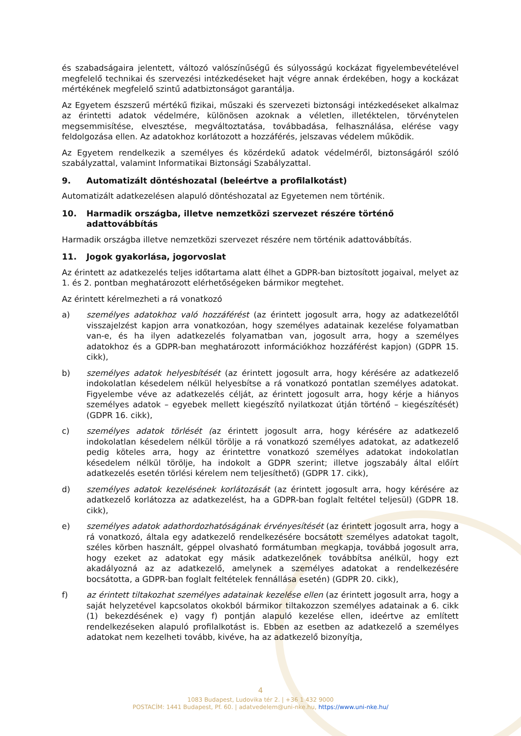és szabadságaira jelentett, változó valószínűségű és súlyosságú kockázat figyelembevételével megfelelő technikai és szervezési intézkedéseket hajt végre annak érdekében, hogy a kockázat mértékének megfelelő szintű adatbiztonságot garantálja.
Az Egyetem észszerű mértékű fizikai, műszaki és szervezeti biztonsági intézkedéseket alkalmaz az érintetti adatok védelmére, különösen azoknak a véletlen, illetéktelen, törvénytelen megsemmisítése, elvesztése, megváltoztatása, továbbadása, felhasználása, elérése vagy feldolgozása ellen. Az adatokhoz korlátozott a hozzáférés, jelszavas védelem működik.
Az Egyetem rendelkezik a személyes és közérdekű adatok védelméről, biztonságáról szóló szabályzattal, valamint Informatikai Biztonsági Szabályzattal.
9. Automatizált döntéshozatal (beleértve a profilalkotást)
Automatizált adatkezelésen alapuló döntéshozatal az Egyetemen nem történik.
10. Harmadik országba, illetve nemzetközi szervezet részére történő adattovábbítás
Harmadik országba illetve nemzetközi szervezet részére nem történik adattovábbítás.
11. Jogok gyakorlása, jogorvoslat
Az érintett az adatkezelés teljes időtartama alatt élhet a GDPR-ban biztosított jogaival, melyet az 1. és 2. pontban meghatározott elérhetőségeken bármikor megtehet.
Az érintett kérelmezheti a rá vonatkozó
a) személyes adatokhoz való hozzáférést (az érintett jogosult arra, hogy az adatkezelőtől visszajelzést kapjon arra vonatkozóan, hogy személyes adatainak kezelése folyamatban van-e, és ha ilyen adatkezelés folyamatban van, jogosult arra, hogy a személyes adatokhoz és a GDPR-ban meghatározott információkhoz hozzáférést kapjon) (GDPR 15. cikk),
b) személyes adatok helyesbítését (az érintett jogosult arra, hogy kérésére az adatkezelő indokolatlan késedelem nélkül helyesbítse a rá vonatkozó pontatlan személyes adatokat. Figyelembe véve az adatkezelés célját, az érintett jogosult arra, hogy kérje a hiányos személyes adatok – egyebek mellett kiegészítő nyilatkozat útján történő – kiegészítését) (GDPR 16. cikk),
c) személyes adatok törlését (az érintett jogosult arra, hogy kérésére az adatkezelő indokolatlan késedelem nélkül törölje a rá vonatkozó személyes adatokat, az adatkezelő pedig köteles arra, hogy az érintettre vonatkozó személyes adatokat indokolatlan késedelem nélkül törölje, ha indokolt a GDPR szerint; illetve jogszabály által előírt adatkezelés esetén törlési kérelem nem teljesíthető) (GDPR 17. cikk),
d) személyes adatok kezelésének korlátozását (az érintett jogosult arra, hogy kérésére az adatkezelő korlátozza az adatkezelést, ha a GDPR-ban foglalt feltétel teljesül) (GDPR 18. cikk),
e) személyes adatok adathordozhatóságának érvényesítését (az érintett jogosult arra, hogy a rá vonatkozó, általa egy adatkezelő rendelkezésére bocsátott személyes adatokat tagolt, széles körben használt, géppel olvasható formátumban megkapja, továbbá jogosult arra, hogy ezeket az adatokat egy másik adatkezelőnek továbbítsa anélkül, hogy ezt akadályozná az az adatkezelő, amelynek a személyes adatokat a rendelkezésére bocsátotta, a GDPR-ban foglalt feltételek fennállása esetén) (GDPR 20. cikk),
f) az érintett tiltakozhat személyes adatainak kezelése ellen (az érintett jogosult arra, hogy a saját helyzetével kapcsolatos okokból bármikor tiltakozzon személyes adatainak a 6. cikk (1) bekezdésének e) vagy f) pontján alapuló kezelése ellen, ideértve az említett rendelkezéseken alapuló profilalkotást is. Ebben az esetben az adatkezelő a személyes adatokat nem kezelheti tovább, kivéve, ha az adatkezelő bizonyítja,
4
1083 Budapest, Ludovika tér 2. | +36 1 432 9000
POSTACÍM: 1441 Budapest, Pf. 60. | adatvedelem@uni-nke.hu, https://www.uni-nke.hu/